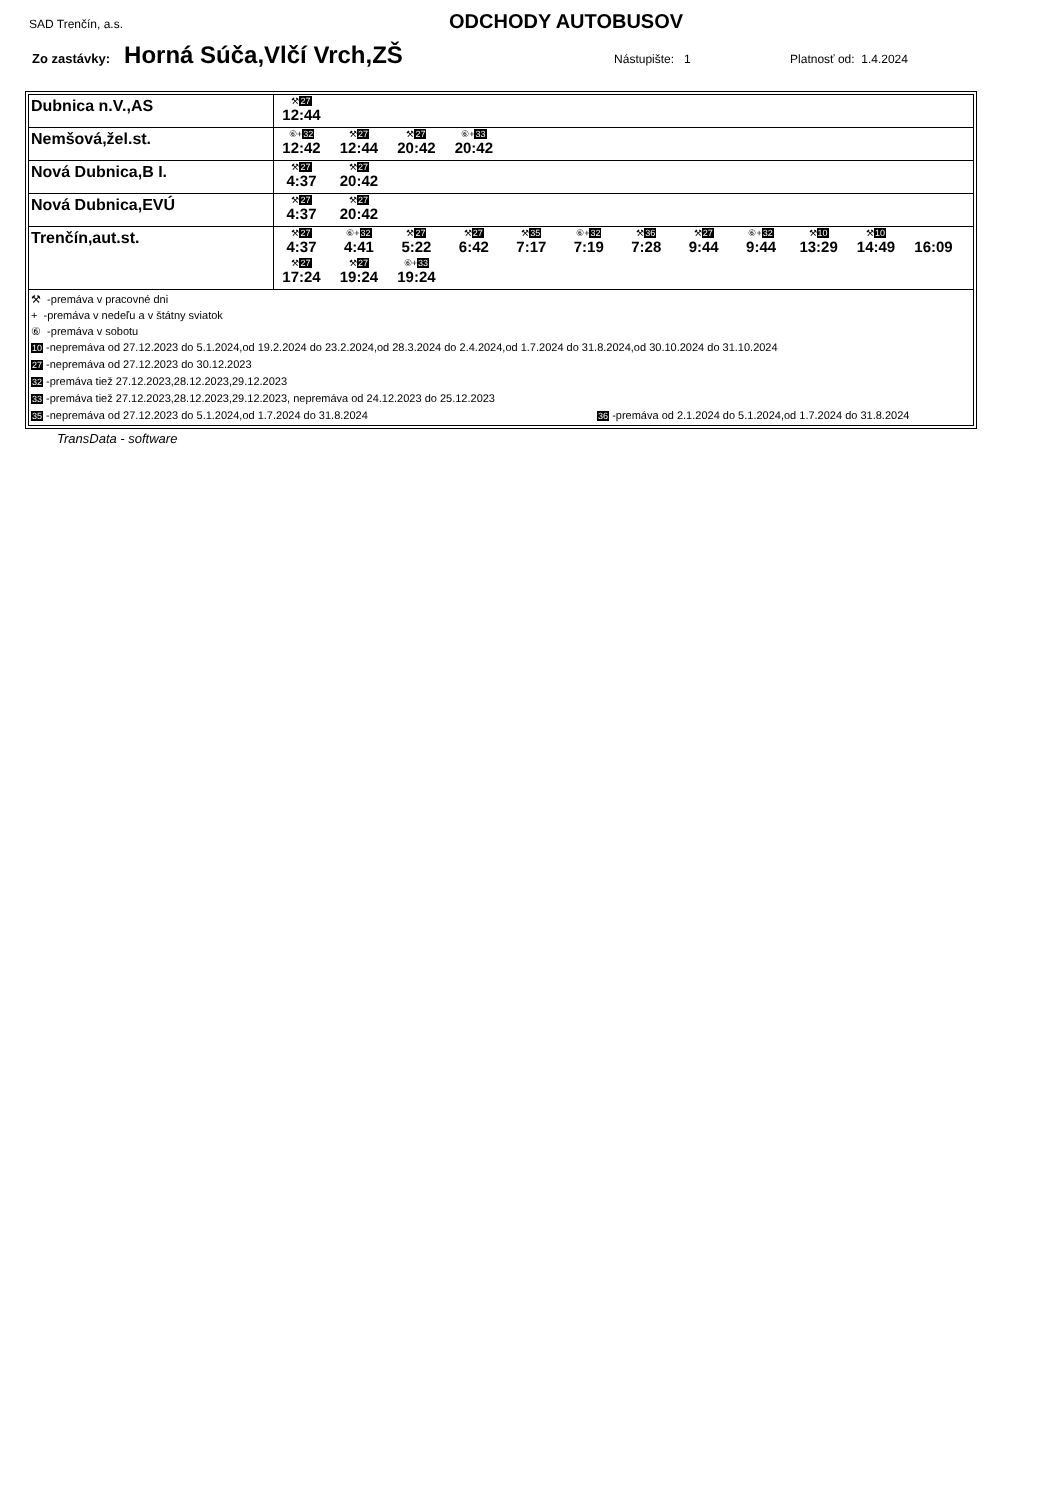SAD Trenčín, a.s. ODCHODY AUTOBUSOV
Zo zastávky: Horná Súča,Vlčí Vrch,ZŠ Nástupište: 1 Platnosť od: 1.4.2024
| Dubnica n.V.,AS | ⚒ 27 12:44 |
| Nemšová,žel.st. | ⑥+ 32 12:42 ⚒ 27 12:44 ⚒ 27 20:42 ⑥+ 33 20:42 |
| Nová Dubnica,B I. | ⚒ 27 4:37 ⚒ 27 20:42 |
| Nová Dubnica,EVÚ | ⚒ 27 4:37 ⚒ 27 20:42 |
| Trenčín,aut.st. | ⚒ 27 4:37 ⑥+ 32 4:41 ⚒ 27 5:22 ⚒ 27 6:42 ⚒ 35 7:17 ⑥+ 32 7:19 ⚒ 36 7:28 ⚒ 27 9:44 ⑥+ 32 9:44 ⚒ 10 13:29 ⚒ 10 14:49 16:09 ⚒ 27 17:24 ⚒ 27 19:24 ⑥+ 33 19:24 |
| ⚒ -premáva v pracovné dni + -premáva v nedeľu a v štátny sviatok ⑥ -premáva v sobotu 10 -nepremáva od 27.12.2023 do 5.1.2024,od 19.2.2024 do 23.2.2024,od 28.3.2024 do 2.4.2024,od 1.7.2024 do 31.8.2024,od 30.10.2024 do 31.10.2024 27 -nepremáva od 27.12.2023 do 30.12.2023 32 -premáva tiež 27.12.2023,28.12.2023,29.12.2023 33 -premáva tiež 27.12.2023,28.12.2023,29.12.2023, nepremáva od 24.12.2023 do 25.12.2023 35 -nepremáva od 27.12.2023 do 5.1.2024,od 1.7.2024 do 31.8.2024 36 -premáva od 2.1.2024 do 5.1.2024,od 1.7.2024 do 31.8.2024 | |
TransData - software